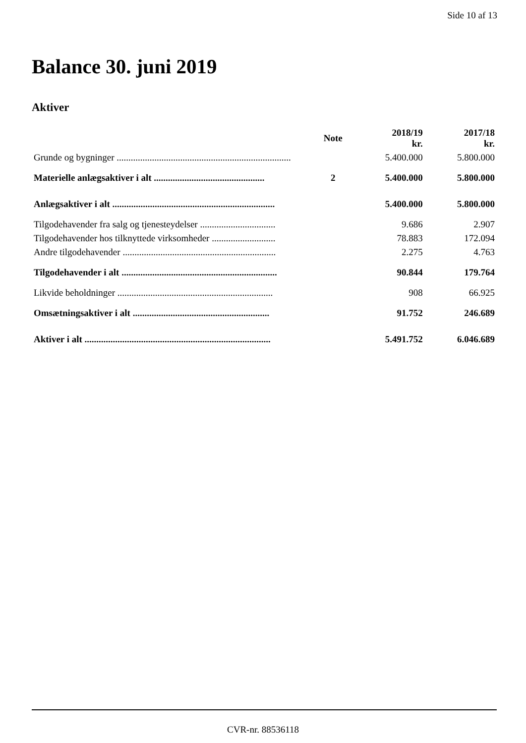Side 10 af 13
Balance 30. juni 2019
Aktiver
| | Note | 2018/19 kr. | 2017/18 kr. |
| --- | --- | --- | --- |
| Grunde og bygninger .......................................................................... | | 5.400.000 | 5.800.000 |
| Materielle anlægsaktiver i alt ............................................... | 2 | 5.400.000 | 5.800.000 |
| Anlægsaktiver i alt ..................................................................... | | 5.400.000 | 5.800.000 |
| Tilgodehavender fra salg og tjenesteydelser ................................ | | 9.686 | 2.907 |
| Tilgodehavender hos tilknyttede virksomheder ........................... | | 78.883 | 172.094 |
| Andre tilgodehavender ................................................................. | | 2.275 | 4.763 |
| Tilgodehavender i alt .................................................................. | | 90.844 | 179.764 |
| Likvide beholdninger .................................................................. | | 908 | 66.925 |
| Omsætningsaktiver i alt .......................................................... | | 91.752 | 246.689 |
| Aktiver i alt ............................................................................... | | 5.491.752 | 6.046.689 |
CVR-nr. 88536118